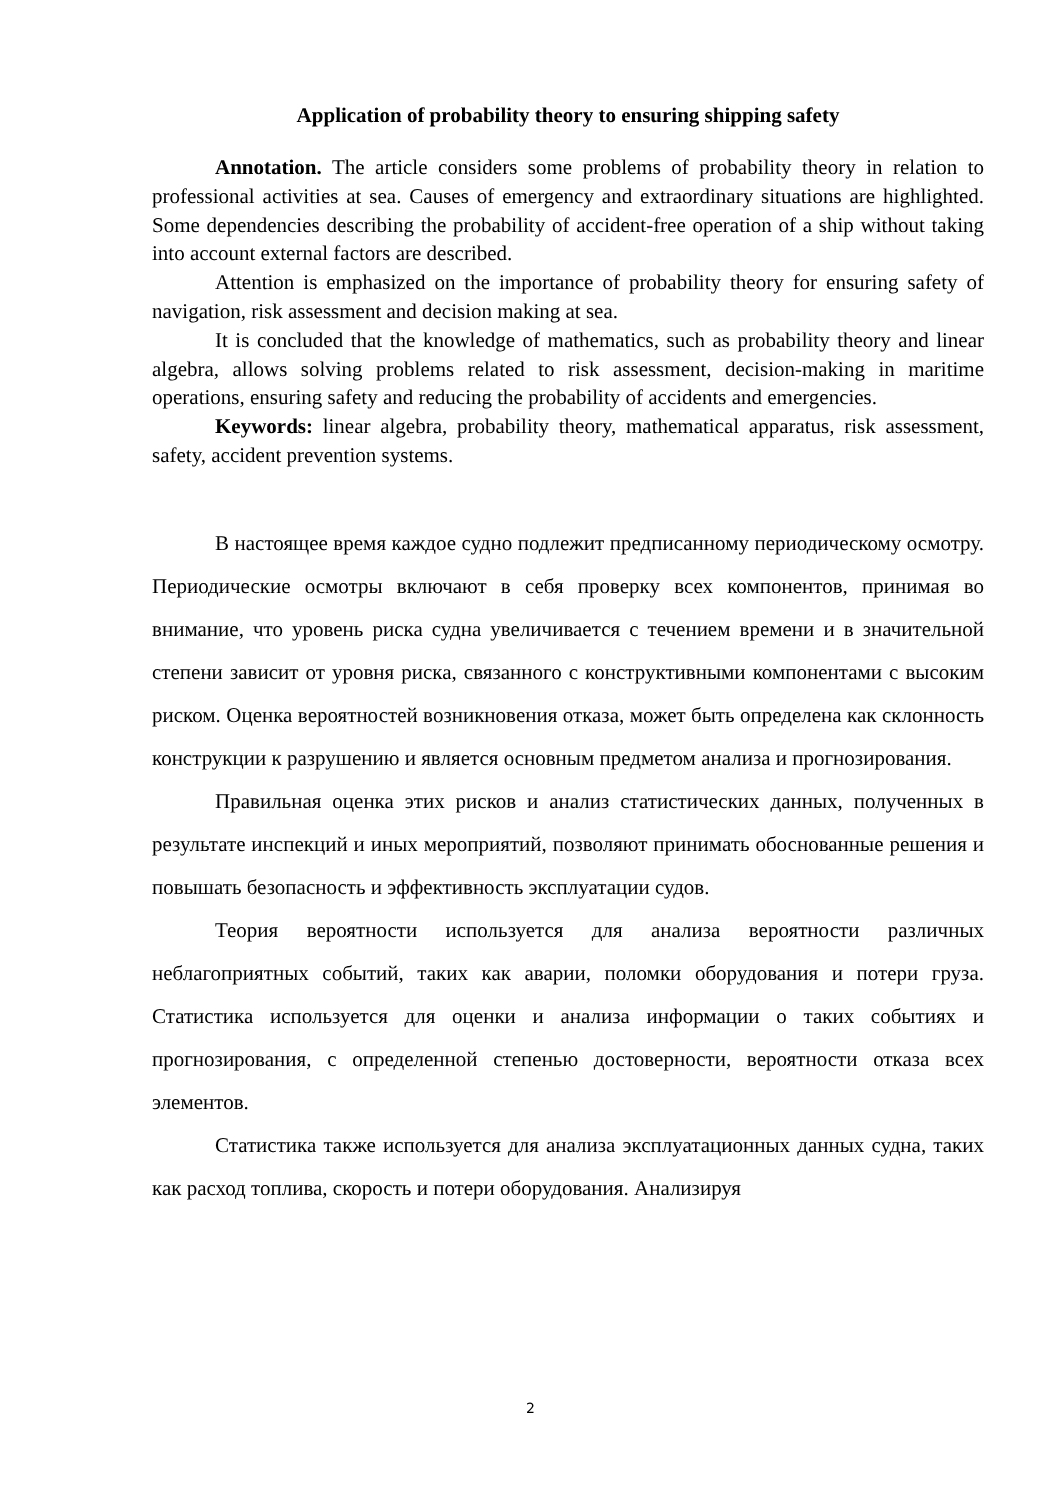Application of probability theory to ensuring shipping safety
Annotation. The article considers some problems of probability theory in relation to professional activities at sea. Causes of emergency and extraordinary situations are highlighted. Some dependencies describing the probability of accident-free operation of a ship without taking into account external factors are described.
Attention is emphasized on the importance of probability theory for ensuring safety of navigation, risk assessment and decision making at sea.
It is concluded that the knowledge of mathematics, such as probability theory and linear algebra, allows solving problems related to risk assessment, decision-making in maritime operations, ensuring safety and reducing the probability of accidents and emergencies.
Keywords: linear algebra, probability theory, mathematical apparatus, risk assessment, safety, accident prevention systems.
В настоящее время каждое судно подлежит предписанному периодическому осмотру. Периодические осмотры включают в себя проверку всех компонентов, принимая во внимание, что уровень риска судна увеличивается с течением времени и в значительной степени зависит от уровня риска, связанного с конструктивными компонентами с высоким риском. Оценка вероятностей возникновения отказа, может быть определена как склонность конструкции к разрушению и является основным предметом анализа и прогнозирования.
Правильная оценка этих рисков и анализ статистических данных, полученных в результате инспекций и иных мероприятий, позволяют принимать обоснованные решения и повышать безопасность и эффективность эксплуатации судов.
Теория вероятности используется для анализа вероятности различных неблагоприятных событий, таких как аварии, поломки оборудования и потери груза. Статистика используется для оценки и анализа информации о таких событиях и прогнозирования, с определенной степенью достоверности, вероятности отказа всех элементов.
Статистика также используется для анализа эксплуатационных данных судна, таких как расход топлива, скорость и потери оборудования. Анализируя
2